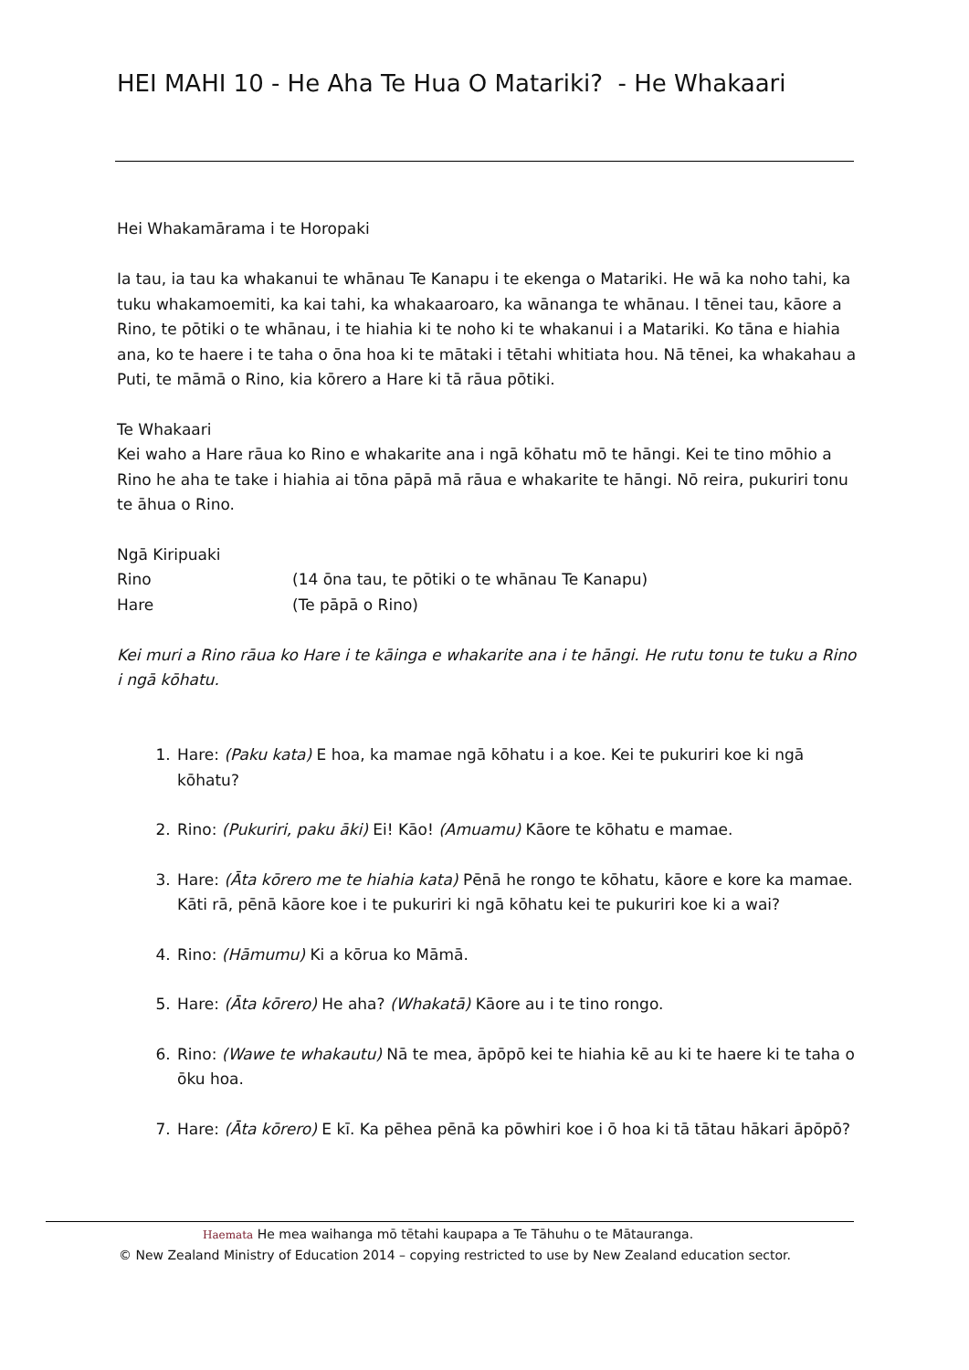HEI MAHI 10 - He Aha Te Hua O Matariki? - He Whakaari
Hei Whakamārama i te Horopaki
Ia tau, ia tau ka whakanui te whānau Te Kanapu i te ekenga o Matariki. He wā ka noho tahi, ka tuku whakamoemiti, ka kai tahi, ka whakaaroaro, ka wānanga te whānau. I tēnei tau, kāore a Rino, te pōtiki o te whānau, i te hiahia ki te noho ki te whakanui i a Matariki. Ko tāna e hiahia ana, ko te haere i te taha o ōna hoa ki te mātaki i tētahi whitiata hou. Nā tēnei, ka whakahau a Puti, te māmā o Rino, kia kōrero a Hare ki tā rāua pōtiki.
Te Whakaari
Kei waho a Hare rāua ko Rino e whakarite ana i ngā kōhatu mō te hāngi. Kei te tino mōhio a Rino he aha te take i hiahia ai tōna pāpā mā rāua e whakarite te hāngi. Nō reira, pukuriri tonu te āhua o Rino.
Ngā Kiripuaki
Rino (14 ōna tau, te pōtiki o te whānau Te Kanapu)
Hare (Te pāpā o Rino)
Kei muri a Rino rāua ko Hare i te kāinga e whakarite ana i te hāngi. He rutu tonu te tuku a Rino i ngā kōhatu.
1. Hare: (Paku kata) E hoa, ka mamae ngā kōhatu i a koe. Kei te pukuriri koe ki ngā kōhatu?
2. Rino: (Pukuriri, paku āki) Ei! Kāo! (Amuamu) Kāore te kōhatu e mamae.
3. Hare: (Āta kōrero me te hiahia kata) Pēnā he rongo te kōhatu, kāore e kore ka mamae. Kāti rā, pēnā kāore koe i te pukuriri ki ngā kōhatu kei te pukuriri koe ki a wai?
4. Rino: (Hāmumu) Ki a kōrua ko Māmā.
5. Hare: (Āta kōrero) He aha? (Whakatā) Kāore au i te tino rongo.
6. Rino: (Wawe te whakautu) Nā te mea, āpōpō kei te hiahia kē au ki te haere ki te taha o ōku hoa.
7. Hare: (Āta kōrero) E kī. Ka pēhea pēnā ka pōwhiri koe i ō hoa ki tā tātau hākari āpōpō?
Haemata He mea waihanga mō tētahi kaupapa a Te Tāhuhu o te Mātauranga.
© New Zealand Ministry of Education 2014 – copying restricted to use by New Zealand education sector.